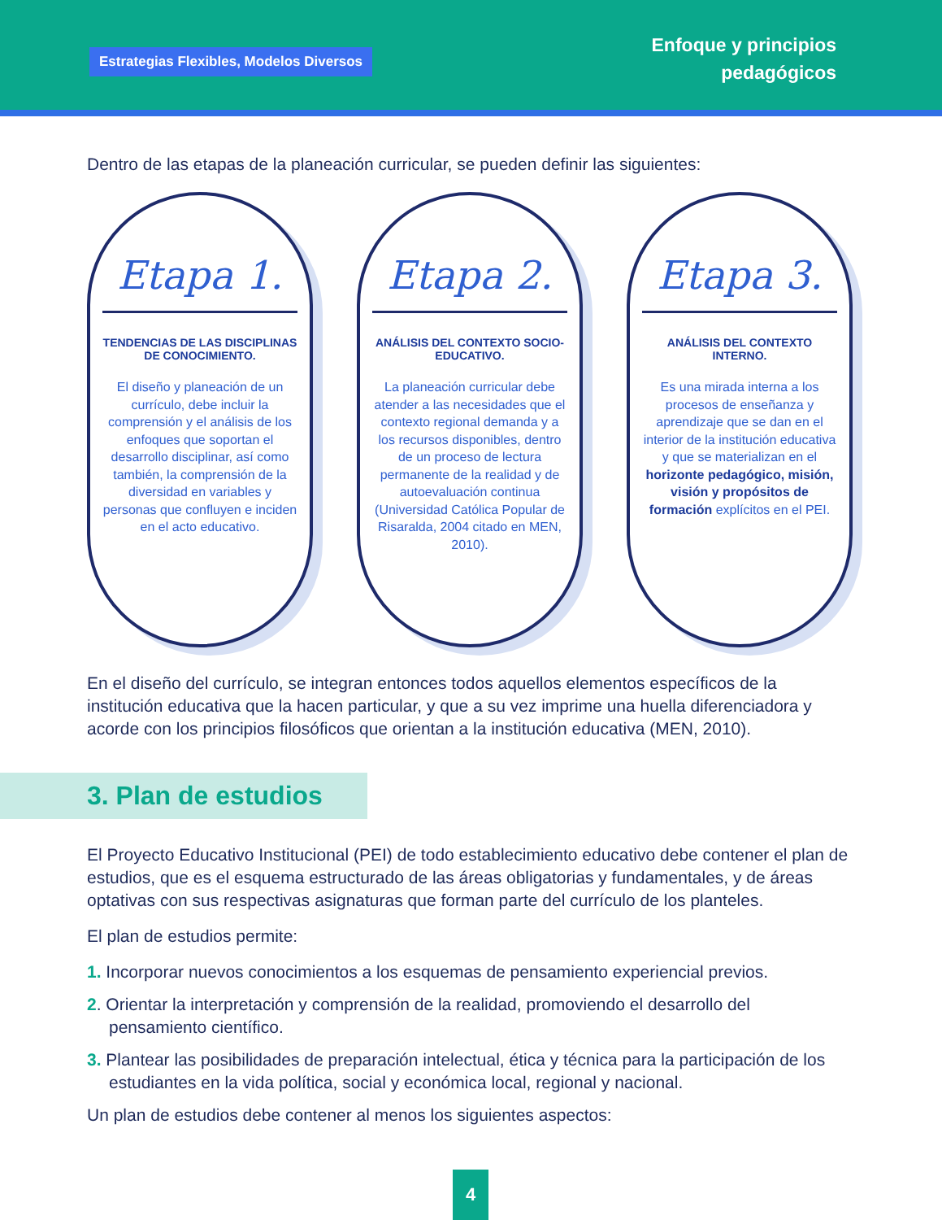Estrategias Flexibles, Modelos Diversos
Enfoque y principios
pedagógicos
Dentro de las etapas de la planeación curricular, se pueden definir las siguientes:
Etapa 1.
TENDENCIAS DE LAS DISCIPLINAS DE CONOCIMIENTO.
El diseño y planeación de un currículo, debe incluir la comprensión y el análisis de los enfoques que soportan el desarrollo disciplinar, así como también, la comprensión de la diversidad en variables y personas que confluyen e inciden en el acto educativo.
Etapa 2.
ANÁLISIS DEL CONTEXTO SOCIO-EDUCATIVO.
La planeación curricular debe atender a las necesidades que el contexto regional demanda y a los recursos disponibles, dentro de un proceso de lectura permanente de la realidad y de autoevaluación continua (Universidad Católica Popular de Risaralda, 2004 citado en MEN, 2010).
Etapa 3.
ANÁLISIS DEL CONTEXTO INTERNO.
Es una mirada interna a los procesos de enseñanza y aprendizaje que se dan en el interior de la institución educativa y que se materializan en el horizonte pedagógico, misión, visión y propósitos de formación explícitos en el PEI.
En el diseño del currículo, se integran entonces todos aquellos elementos específicos de la institución educativa que la hacen particular, y que a su vez imprime una huella diferenciadora y acorde con los principios filosóficos que orientan a la institución educativa (MEN, 2010).
3. Plan de estudios
El Proyecto Educativo Institucional (PEI) de todo establecimiento educativo debe contener el plan de estudios, que es el esquema estructurado de las áreas obligatorias y fundamentales, y de áreas optativas con sus respectivas asignaturas que forman parte del currículo de los planteles.
El plan de estudios permite:
1. Incorporar nuevos conocimientos a los esquemas de pensamiento experiencial previos.
2. Orientar la interpretación y comprensión de la realidad, promoviendo el desarrollo del pensamiento científico.
3. Plantear las posibilidades de preparación intelectual, ética y técnica para la participación de los estudiantes en la vida política, social y económica local, regional y nacional.
Un plan de estudios debe contener al menos los siguientes aspectos:
4